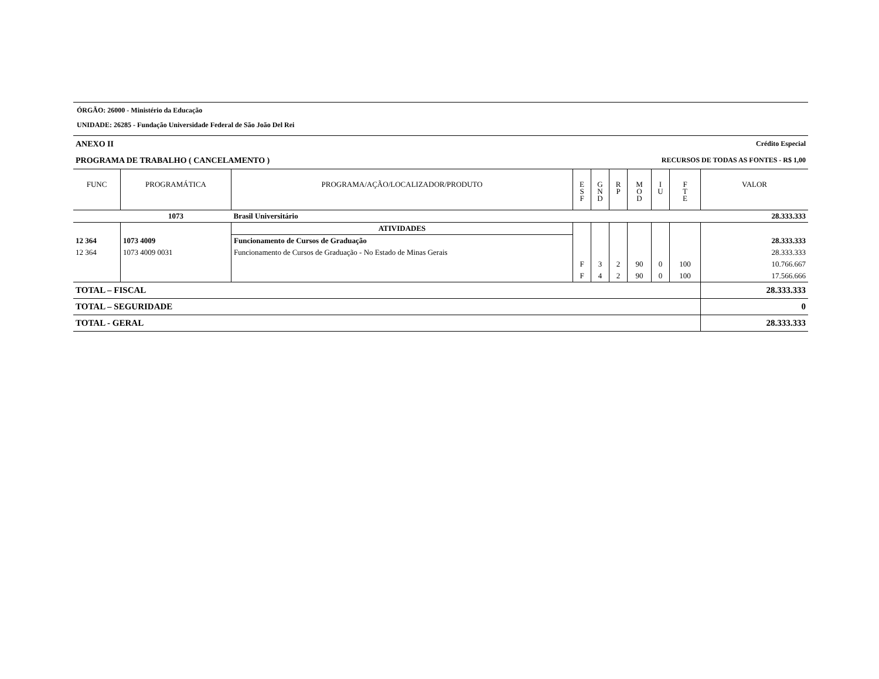ÓRGÃO: 26000 - Ministério da Educação
UNIDADE: 26285 - Fundação Universidade Federal de São João Del Rei
ANEXO II Crédito Especial
PROGRAMA DE TRABALHO ( CANCELAMENTO ) RECURSOS DE TODAS AS FONTES - R$ 1,00
| FUNC | PROGRAMÁTICA | PROGRAMA/AÇÃO/LOCALIZADOR/PRODUTO | E S F | G N D | R P | M O D | I U | F T E | VALOR |
| --- | --- | --- | --- | --- | --- | --- | --- | --- | --- |
| | 1073 | Brasil Universitário | | | | | | | 28.333.333 |
| | | ATIVIDADES | | | | | | | |
| 12 364 | 1073 4009 | Funcionamento de Cursos de Graduação | | | | | | | 28.333.333 |
| 12 364 | 1073 4009 0031 | Funcionamento de Cursos de Graduação - No Estado de Minas Gerais | | | | | | | 28.333.333 |
| | | | F | 3 | 2 | 90 | 0 | 100 | 10.766.667 |
| | | | F | 4 | 2 | 90 | 0 | 100 | 17.566.666 |
| TOTAL – FISCAL | | | | | | | | | 28.333.333 |
| TOTAL – SEGURIDADE | | | | | | | | | 0 |
| TOTAL - GERAL | | | | | | | | | 28.333.333 |